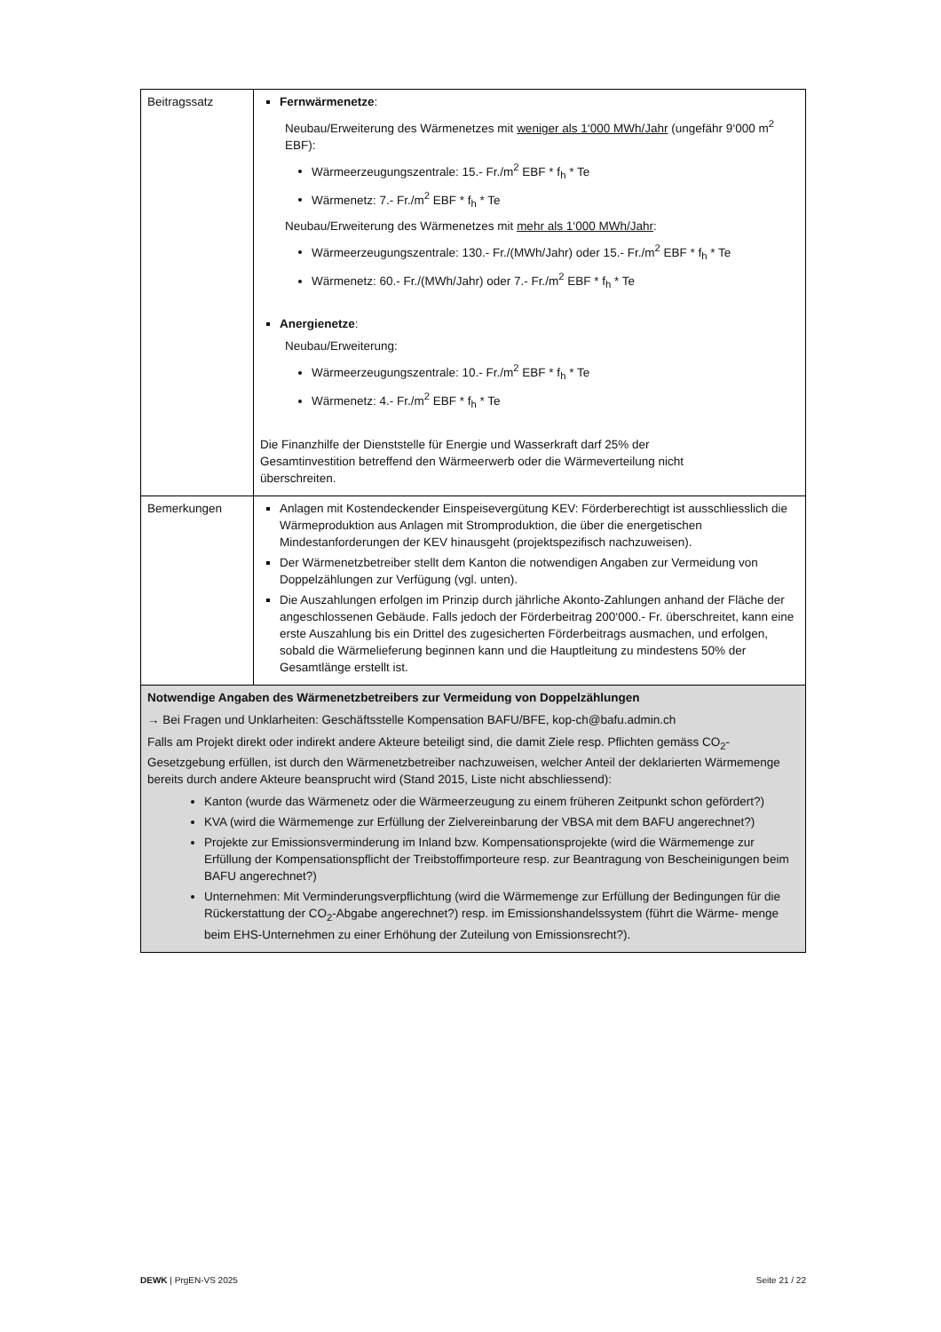| Beitragssatz | Fernwärmenetze : Neubau/Erweiterung des Wärmenetzes mit weniger als 1‘000 MWh/Jahr (ungefähr 9‘000 m<sup>2</sup> EBF): Wärmeerzeugungszentrale: 15.- Fr./m<sup>2</sup> EBF * f<sub>h</sub> * Te Wärmenetz: 7.- Fr./m<sup>2</sup> EBF * f<sub>h</sub> * Te Neubau/Erweiterung des Wärmenetzes mit mehr als 1‘000 MWh/Jahr : Wärmeerzeugungszentrale: 130.- Fr./(MWh/Jahr) oder 15.- Fr./m<sup>2</sup> EBF * f<sub>h</sub> * Te Wärmenetz: 60.- Fr./(MWh/Jahr) oder 7.- Fr./m<sup>2</sup> EBF * f<sub>h</sub> * Te Anergienetze : Neubau/Erweiterung: Wärmeerzeugungszentrale: 10.- Fr./m<sup>2</sup> EBF * f<sub>h</sub> * Te Wärmenetz: 4.- Fr./m<sup>2</sup> EBF * f<sub>h</sub> * Te Die Finanzhilfe der Dienststelle für Energie und Wasserkraft darf 25% der Gesamtinvestition betreffend den Wärmeerwerb oder die Wärmeverteilung nicht überschreiten. |
| Bemerkungen | Anlagen mit Kostendeckender Einspeisevergütung KEV: Förderberechtigt ist ausschliesslich die Wärmeproduktion aus Anlagen mit Stromproduktion, die über die energetischen Mindestanforderungen der KEV hinausgeht (projektspezifisch nachzuweisen). Der Wärmenetzbetreiber stellt dem Kanton die notwendigen Angaben zur Vermeidung von Doppelzählungen zur Verfügung (vgl. unten). Die Auszahlungen erfolgen im Prinzip durch jährliche Akonto-Zahlungen anhand der Fläche der angeschlossenen Gebäude. Falls jedoch der Förderbeitrag 200‘000.- Fr. überschreitet, kann eine erste Auszahlung bis ein Drittel des zugesicherten Förderbeitrags ausmachen, und erfolgen, sobald die Wärmelieferung beginnen kann und die Hauptleitung zu mindestens 50% der Gesamtlänge erstellt ist. |
| Notwendige Angaben des Wärmenetzbetreibers zur Vermeidung von Doppelzählungen → Bei Fragen und Unklarheiten: Geschäftsstelle Kompensation BAFU/BFE, kop-ch@bafu.admin.ch Falls am Projekt direkt oder indirekt andere Akteure beteiligt sind, die damit Ziele resp. Pflichten gemäss CO<sub>2</sub>-Gesetzgebung erfüllen, ist durch den Wärmenetzbetreiber nachzuweisen, welcher Anteil der deklarierten Wärmemenge bereits durch andere Akteure beansprucht wird (Stand 2015, Liste nicht abschliessend): Kanton (wurde das Wärmenetz oder die Wärmeerzeugung zu einem früheren Zeitpunkt schon gefördert?) KVA (wird die Wärmemenge zur Erfüllung der Zielvereinbarung der VBSA mit dem BAFU angerechnet?) Projekte zur Emissionsverminderung im Inland bzw. Kompensationsprojekte (wird die Wärmemenge zur Erfüllung der Kompensationspflicht der Treibstoffimporteure resp. zur Beantragung von Bescheinigungen beim BAFU angerechnet?) Unternehmen: Mit Verminderungsverpflichtung (wird die Wärmemenge zur Erfüllung der Bedingungen für die Rückerstattung der CO<sub>2</sub>-Abgabe angerechnet?) resp. im Emissionshandelssystem (führt die Wärme- menge beim EHS-Unternehmen zu einer Erhöhung der Zuteilung von Emissionsrecht?). | |
DEWK | PrgEN-VS 2025 Seite 21 / 22